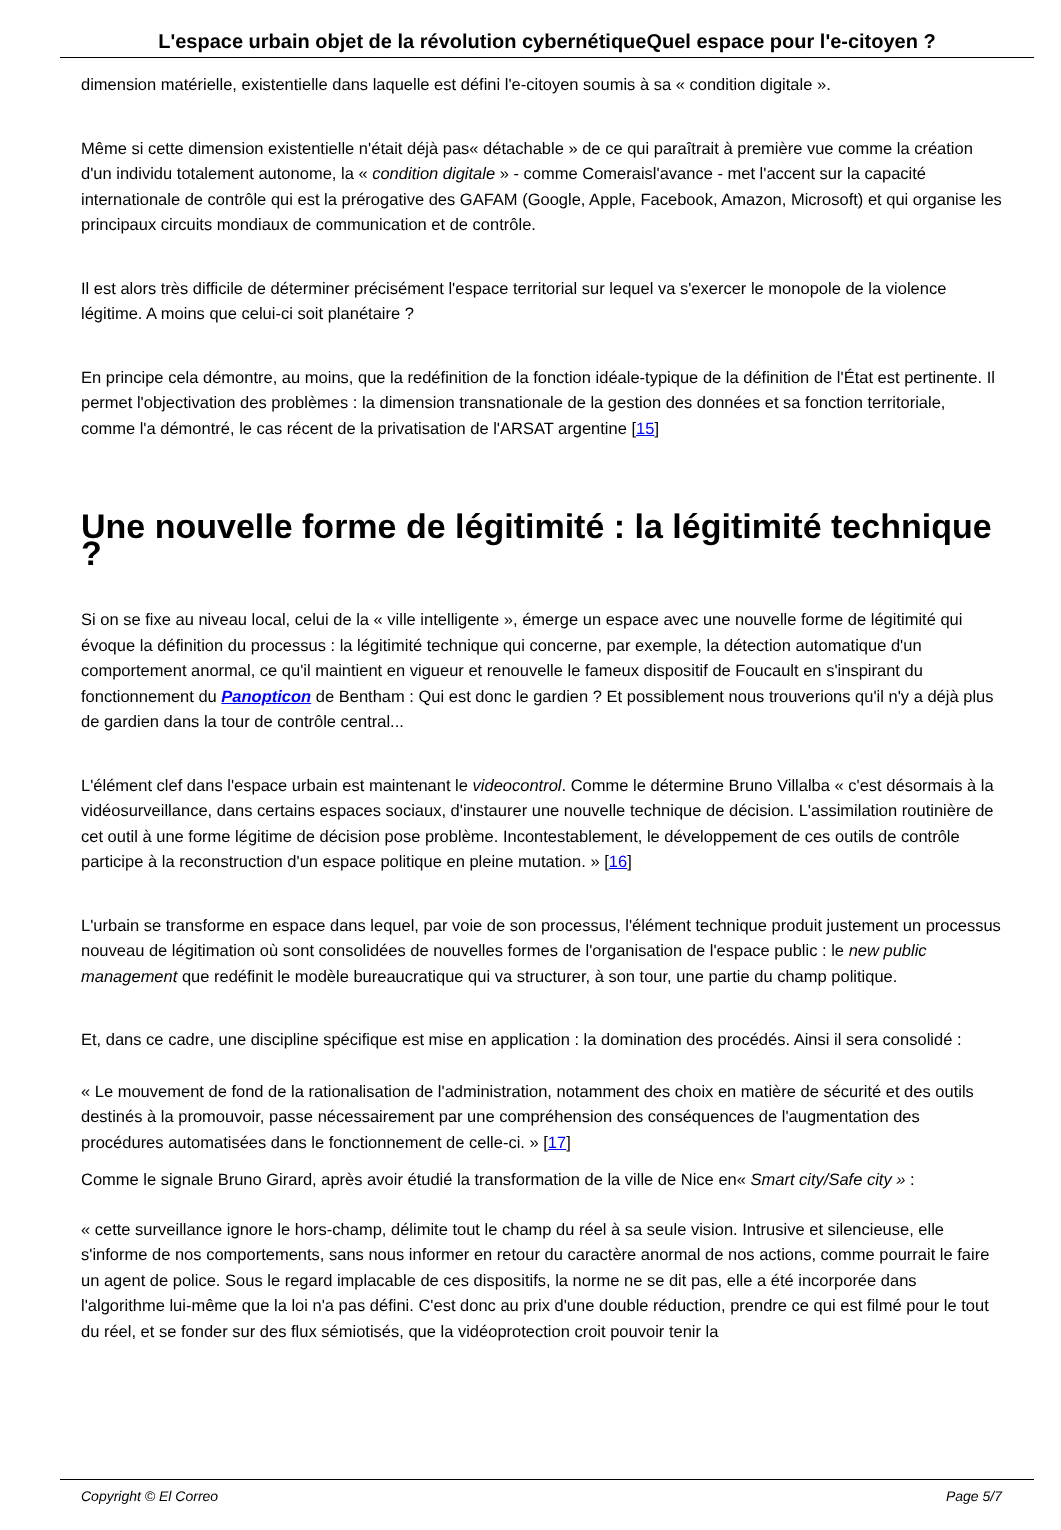L'espace urbain objet de la révolution cybernétiqueQuel espace pour l'e-citoyen ?
dimension matérielle, existentielle dans laquelle est défini l'e-citoyen soumis à sa « condition digitale ».
Même si cette dimension existentielle n'était déjà pas« détachable » de ce qui paraîtrait à première vue comme la création d'un individu totalement autonome, la « condition digitale » - comme Comeraisl'avance - met l'accent sur la capacité internationale de contrôle qui est la prérogative des GAFAM (Google, Apple, Facebook, Amazon, Microsoft) et qui organise les principaux circuits mondiaux de communication et de contrôle.
Il est alors très difficile de déterminer précisément l'espace territorial sur lequel va s'exercer le monopole de la violence légitime. A moins que celui-ci soit planétaire ?
En principe cela démontre, au moins, que la redéfinition de la fonction idéale-typique de la définition de l'État est pertinente. Il permet l'objectivation des problèmes : la dimension transnationale de la gestion des données et sa fonction territoriale, comme l'a démontré, le cas récent de la privatisation de l'ARSAT argentine [15]
Une nouvelle forme de légitimité : la légitimité technique ?
Si on se fixe au niveau local, celui de la « ville intelligente », émerge un espace avec une nouvelle forme de légitimité qui évoque la définition du processus : la légitimité technique qui concerne, par exemple, la détection automatique d'un comportement anormal, ce qu'il maintient en vigueur et renouvelle le fameux dispositif de Foucault en s'inspirant du fonctionnement du Panopticon de Bentham : Qui est donc le gardien ? Et possiblement nous trouverions qu'il n'y a déjà plus de gardien dans la tour de contrôle central...
L'élément clef dans l'espace urbain est maintenant le videocontrol. Comme le détermine Bruno Villalba « c'est désormais à la vidéosurveillance, dans certains espaces sociaux, d'instaurer une nouvelle technique de décision. L'assimilation routinière de cet outil à une forme légitime de décision pose problème. Incontestablement, le développement de ces outils de contrôle participe à la reconstruction d'un espace politique en pleine mutation. » [16]
L'urbain se transforme en espace dans lequel, par voie de son processus, l'élément technique produit justement un processus nouveau de légitimation où sont consolidées de nouvelles formes de l'organisation de l'espace public : le new public management que redéfinit le modèle bureaucratique qui va structurer, à son tour, une partie du champ politique.
Et, dans ce cadre, une discipline spécifique est mise en application : la domination des procédés. Ainsi il sera consolidé :
« Le mouvement de fond de la rationalisation de l'administration, notamment des choix en matière de sécurité et des outils destinés à la promouvoir, passe nécessairement par une compréhension des conséquences de l'augmentation des procédures automatisées dans le fonctionnement de celle-ci. » [17]
Comme le signale Bruno Girard, après avoir étudié la transformation de la ville de Nice en« Smart city/Safe city » :
« cette surveillance ignore le hors-champ, délimite tout le champ du réel à sa seule vision. Intrusive et silencieuse, elle s'informe de nos comportements, sans nous informer en retour du caractère anormal de nos actions, comme pourrait le faire un agent de police. Sous le regard implacable de ces dispositifs, la norme ne se dit pas, elle a été incorporée dans l'algorithme lui-même que la loi n'a pas défini. C'est donc au prix d'une double réduction, prendre ce qui est filmé pour le tout du réel, et se fonder sur des flux sémiotisés, que la vidéoprotection croit pouvoir tenir la
Copyright © El Correo Page 5/7